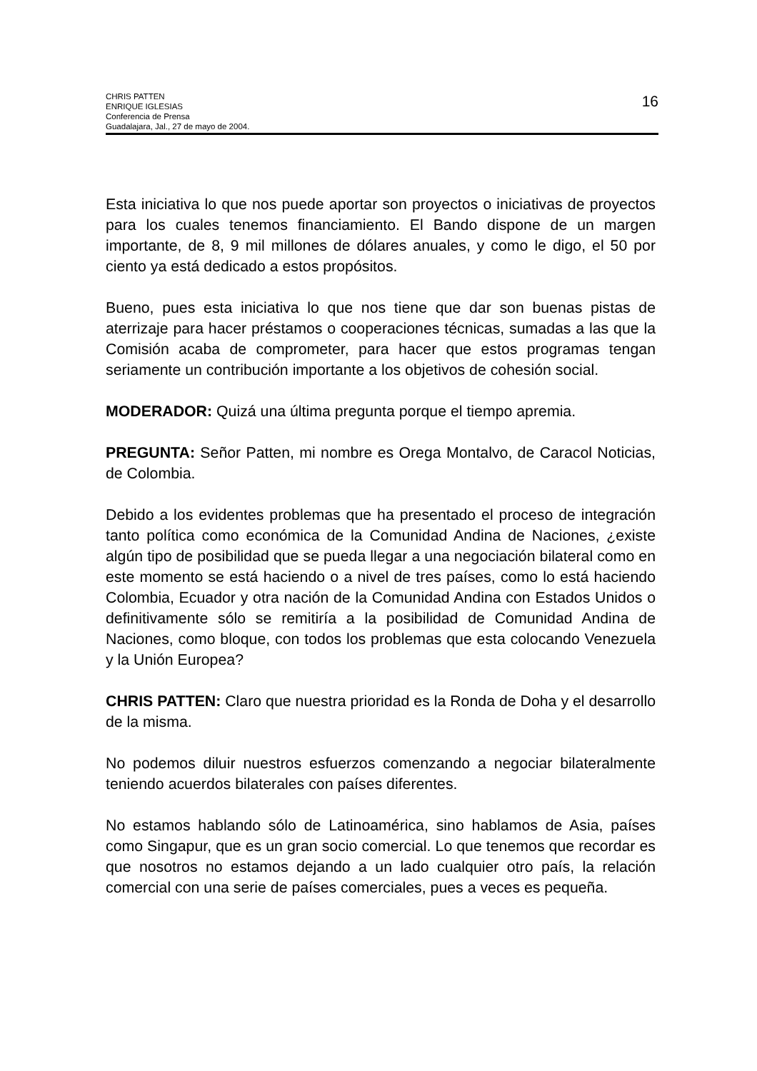CHRIS PATTEN
ENRIQUE IGLESIAS
Conferencia de Prensa
Guadalajara, Jal., 27 de mayo de 2004.
16
Esta iniciativa lo que nos puede aportar son proyectos o iniciativas de proyectos para los cuales tenemos financiamiento. El Bando dispone de un margen importante, de 8, 9 mil millones de dólares anuales, y como le digo, el 50 por ciento ya está dedicado a estos propósitos.
Bueno, pues esta iniciativa lo que nos tiene que dar son buenas pistas de aterrizaje para hacer préstamos o cooperaciones técnicas, sumadas a las que la Comisión acaba de comprometer, para hacer que estos programas tengan seriamente un contribución importante a los objetivos de cohesión social.
MODERADOR: Quizá una última pregunta porque el tiempo apremia.
PREGUNTA: Señor Patten, mi nombre es Orega Montalvo, de Caracol Noticias, de Colombia.
Debido a los evidentes problemas que ha presentado el proceso de integración tanto política como económica de la Comunidad Andina de Naciones, ¿existe algún tipo de posibilidad que se pueda llegar a una negociación bilateral como en este momento se está haciendo o a nivel de tres países, como lo está haciendo Colombia, Ecuador y otra nación de la Comunidad Andina con Estados Unidos o definitivamente sólo se remitiría a la posibilidad de Comunidad Andina de Naciones, como bloque, con todos los problemas que esta colocando Venezuela y la Unión Europea?
CHRIS PATTEN: Claro que nuestra prioridad es la Ronda de Doha y el desarrollo de la misma.
No podemos diluir nuestros esfuerzos comenzando a negociar bilateralmente teniendo acuerdos bilaterales con países diferentes.
No estamos hablando sólo de Latinoamérica, sino hablamos de Asia, países como Singapur, que es un gran socio comercial. Lo que tenemos que recordar es que nosotros no estamos dejando a un lado cualquier otro país, la relación comercial con una serie de países comerciales, pues a veces es pequeña.